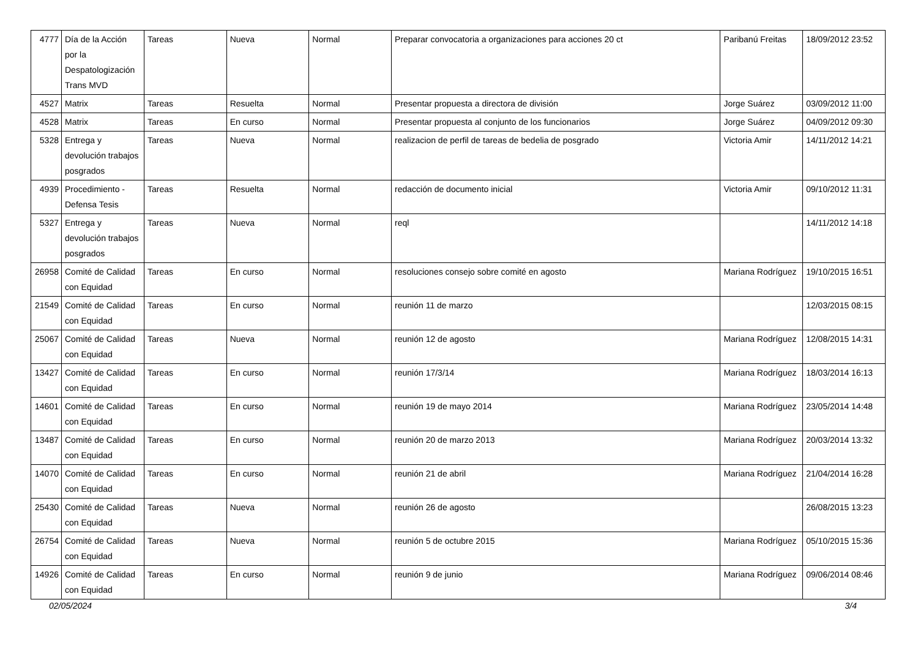| 4777 | Día de la Acción por la Despatologización Trans MVD | Tareas | Nueva | Normal | Preparar convocatoria a organizaciones para acciones 20 ct | Paribanú Freitas | 18/09/2012 23:52 |
| 4527 | Matrix | Tareas | Resuelta | Normal | Presentar propuesta a directora de división | Jorge Suárez | 03/09/2012 11:00 |
| 4528 | Matrix | Tareas | En curso | Normal | Presentar propuesta al conjunto de los funcionarios | Jorge Suárez | 04/09/2012 09:30 |
| 5328 | Entrega y devolución trabajos posgrados | Tareas | Nueva | Normal | realizacion de perfil de tareas de bedelia de posgrado | Victoria Amir | 14/11/2012 14:21 |
| 4939 | Procedimiento - Defensa Tesis | Tareas | Resuelta | Normal | redacción de documento inicial | Victoria Amir | 09/10/2012 11:31 |
| 5327 | Entrega y devolución trabajos posgrados | Tareas | Nueva | Normal | reql | | 14/11/2012 14:18 |
| 26958 | Comité de Calidad con Equidad | Tareas | En curso | Normal | resoluciones consejo sobre comité en agosto | Mariana Rodríguez | 19/10/2015 16:51 |
| 21549 | Comité de Calidad con Equidad | Tareas | En curso | Normal | reunión 11 de marzo | | 12/03/2015 08:15 |
| 25067 | Comité de Calidad con Equidad | Tareas | Nueva | Normal | reunión 12 de agosto | Mariana Rodríguez | 12/08/2015 14:31 |
| 13427 | Comité de Calidad con Equidad | Tareas | En curso | Normal | reunión 17/3/14 | Mariana Rodríguez | 18/03/2014 16:13 |
| 14601 | Comité de Calidad con Equidad | Tareas | En curso | Normal | reunión 19 de mayo 2014 | Mariana Rodríguez | 23/05/2014 14:48 |
| 13487 | Comité de Calidad con Equidad | Tareas | En curso | Normal | reunión 20 de marzo 2013 | Mariana Rodríguez | 20/03/2014 13:32 |
| 14070 | Comité de Calidad con Equidad | Tareas | En curso | Normal | reunión 21 de abril | Mariana Rodríguez | 21/04/2014 16:28 |
| 25430 | Comité de Calidad con Equidad | Tareas | Nueva | Normal | reunión 26 de agosto | | 26/08/2015 13:23 |
| 26754 | Comité de Calidad con Equidad | Tareas | Nueva | Normal | reunión 5 de octubre 2015 | Mariana Rodríguez | 05/10/2015 15:36 |
| 14926 | Comité de Calidad con Equidad | Tareas | En curso | Normal | reunión 9 de junio | Mariana Rodríguez | 09/06/2014 08:46 |
02/05/2024 3/4